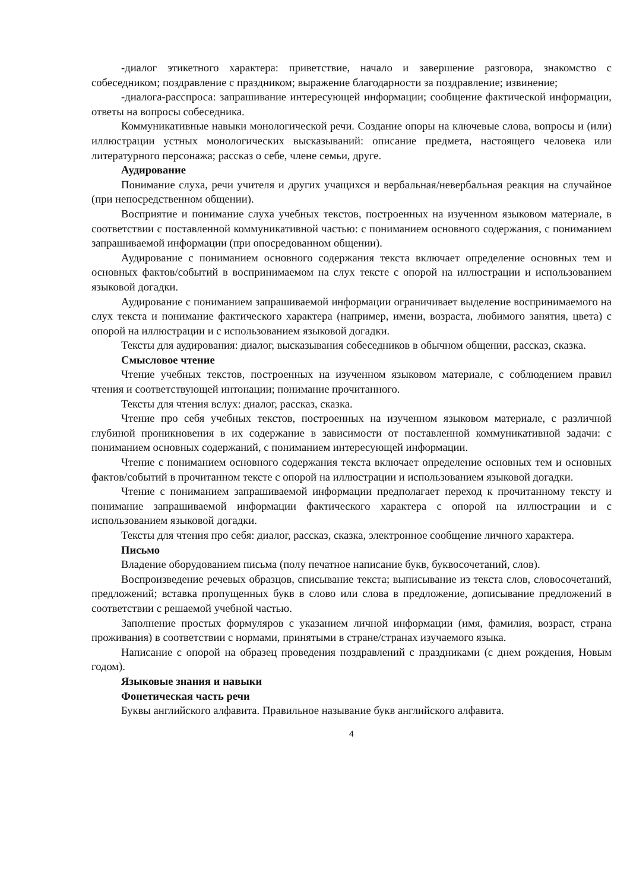-диалог этикетного характера: приветствие, начало и завершение разговора, знакомство с собеседником; поздравление с праздником; выражение благодарности за поздравление; извинение;
-диалога-расспроса: запрашивание интересующей информации; сообщение фактической информации, ответы на вопросы собеседника.
Коммуникативные навыки монологической речи. Создание опоры на ключевые слова, вопросы и (или) иллюстрации устных монологических высказываний: описание предмета, настоящего человека или литературного персонажа; рассказ о себе, члене семьи, друге.
Аудирование
Понимание слуха, речи учителя и других учащихся и вербальная/невербальная реакция на случайное (при непосредственном общении).
Восприятие и понимание слуха учебных текстов, построенных на изученном языковом материале, в соответствии с поставленной коммуникативной частью: с пониманием основного содержания, с пониманием запрашиваемой информации (при опосредованном общении).
Аудирование с пониманием основного содержания текста включает определение основных тем и основных фактов/событий в воспринимаемом на слух тексте с опорой на иллюстрации и использованием языковой догадки.
Аудирование с пониманием запрашиваемой информации ограничивает выделение воспринимаемого на слух текста и понимание фактического характера (например, имени, возраста, любимого занятия, цвета) с опорой на иллюстрации и с использованием языковой догадки.
Тексты для аудирования: диалог, высказывания собеседников в обычном общении, рассказ, сказка.
Смысловое чтение
Чтение учебных текстов, построенных на изученном языковом материале, с соблюдением правил чтения и соответствующей интонации; понимание прочитанного.
Тексты для чтения вслух: диалог, рассказ, сказка.
Чтение про себя учебных текстов, построенных на изученном языковом материале, с различной глубиной проникновения в их содержание в зависимости от поставленной коммуникативной задачи: с пониманием основных содержаний, с пониманием интересующей информации.
Чтение с пониманием основного содержания текста включает определение основных тем и основных фактов/событий в прочитанном тексте с опорой на иллюстрации и использованием языковой догадки.
Чтение с пониманием запрашиваемой информации предполагает переход к прочитанному тексту и понимание запрашиваемой информации фактического характера с опорой на иллюстрации и с использованием языковой догадки.
Тексты для чтения про себя: диалог, рассказ, сказка, электронное сообщение личного характера.
Письмо
Владение оборудованием письма (полу печатное написание букв, буквосочетаний, слов).
Воспроизведение речевых образцов, списывание текста; выписывание из текста слов, словосочетаний, предложений; вставка пропущенных букв в слово или слова в предложение, дописывание предложений в соответствии с решаемой учебной частью.
Заполнение простых формуляров с указанием личной информации (имя, фамилия, возраст, страна проживания) в соответствии с нормами, принятыми в стране/странах изучаемого языка.
Написание с опорой на образец проведения поздравлений с праздниками (с днем рождения, Новым годом).
Языковые знания и навыки
Фонетическая часть речи
Буквы английского алфавита. Правильное называние букв английского алфавита.
4